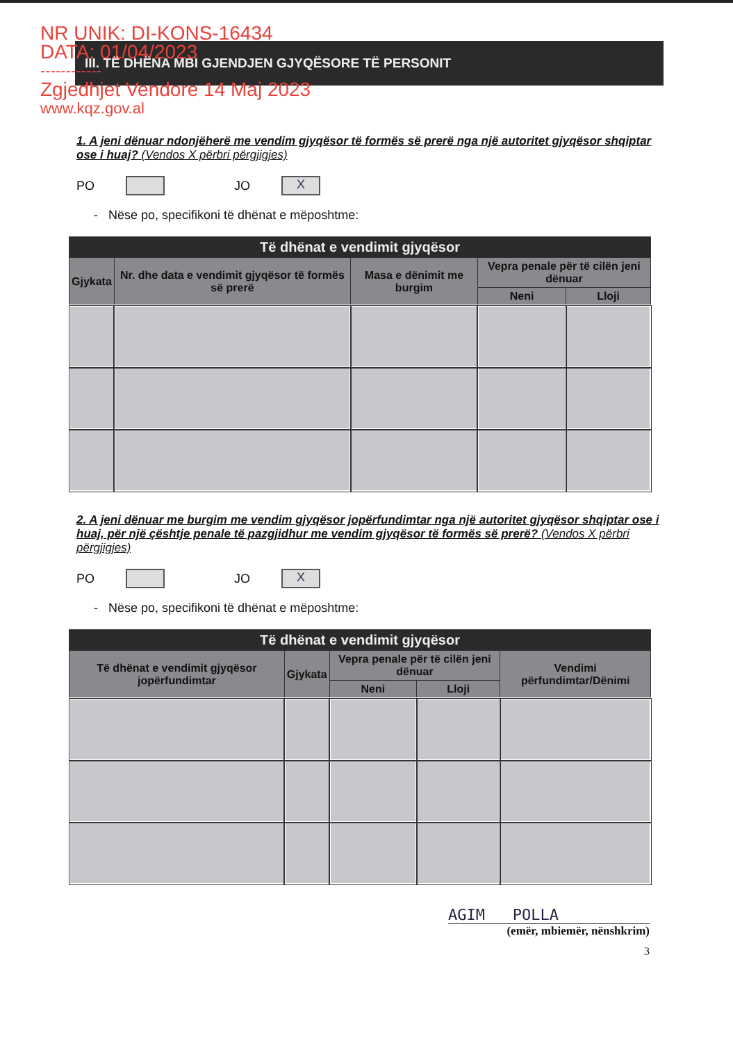NR UNIK: DI-KONS-16434
DATA: 01/04/2023
------------
Zgjedhjet Vendore 14 Maj 2023
www.kqz.gov.al
III. TË DHËNA MBI GJENDJEN GJYQËSORE TË PERSONIT
1. A jeni dënuar ndonjëherë me vendim gjyqësor të formës së prerë nga një autoritet gjyqësor shqiptar ose i huaj? (Vendos X përbri përgjigjes)
PO
JO
X
- Nëse po, specifikoni të dhënat e mëposhtme:
| Të dhënat e vendimit gjyqësor | | | | |
| --- | --- | --- | --- | --- |
| Gjykata | Nr. dhe data e vendimit gjyqësor të formës së prerë | Masa e dënimit me burgim | Vepra penale për të cilën jeni dënuar | |
| | | | Neni | Lloji |
2. A jeni dënuar me burgim me vendim gjyqësor jopërfundimtar nga një autoritet gjyqësor shqiptar ose i huaj, për një çështje penale të pazgjidhur me vendim gjyqësor të formës së prerë? (Vendos X përbri përgjigjes)
PO
JO
X
- Nëse po, specifikoni të dhënat e mëposhtme:
| Të dhënat e vendimit gjyqësor | | | | |
| --- | --- | --- | --- | --- |
| Të dhënat e vendimit gjyqësor jopërfundimtar | Gjykata | Vepra penale për të cilën jeni dënuar | | Vendimi përfundimtar/Dënimi |
| | | Neni | Lloji | |
AGIM POLLA
(emër, mbiemër, nënshkrim)
3